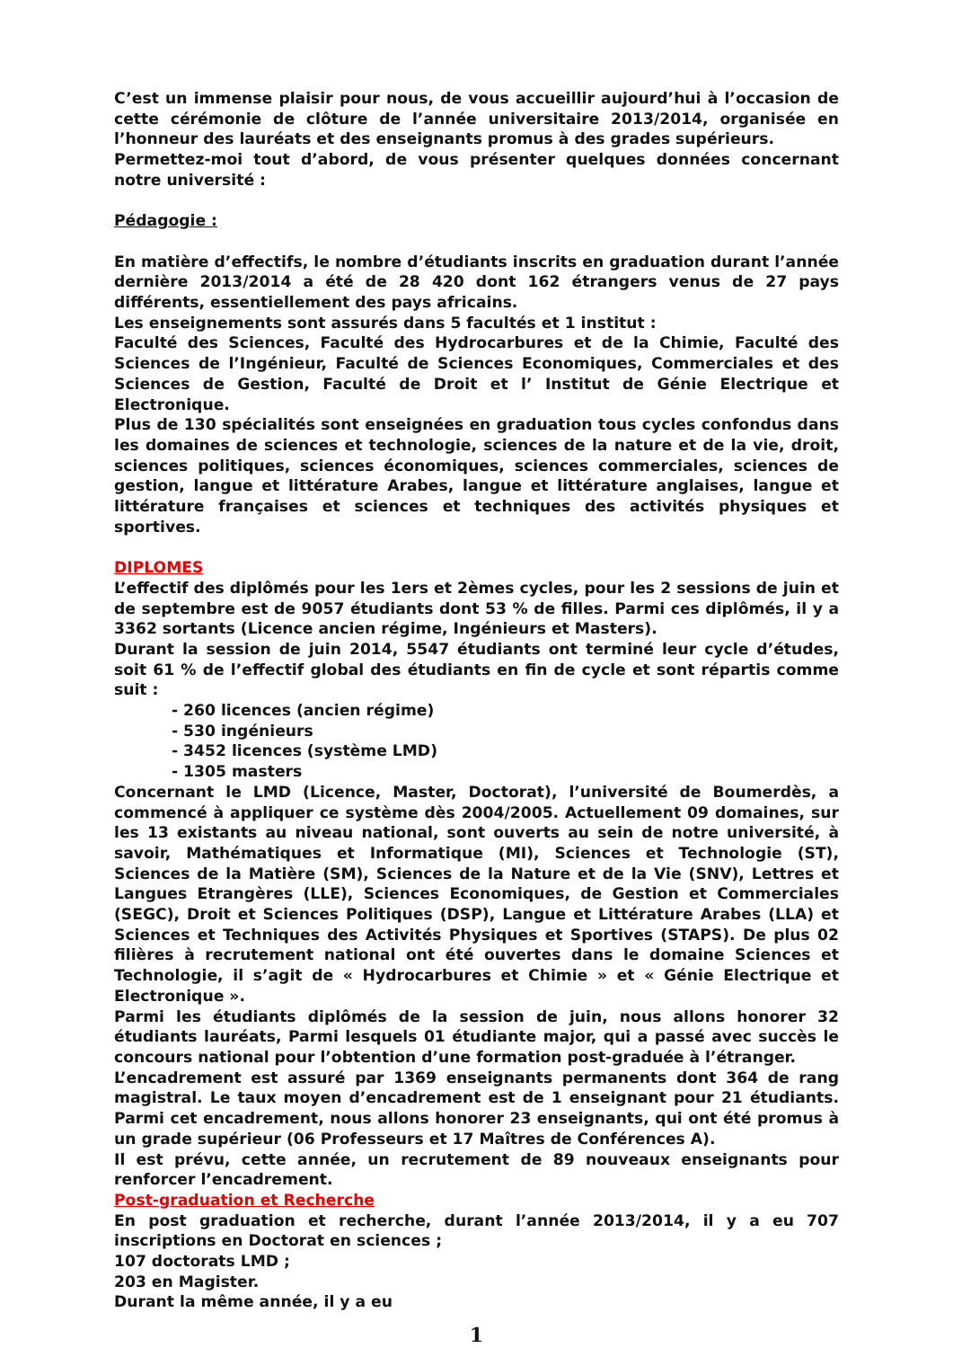C’est un immense plaisir pour nous, de vous accueillir aujourd’hui à l’occasion de cette cérémonie de clôture de l’année universitaire 2013/2014, organisée en l’honneur des lauréats et des enseignants promus à des grades supérieurs.
Permettez-moi tout d’abord, de vous présenter quelques données concernant notre université :
Pédagogie :
En matière d’effectifs, le nombre d’étudiants inscrits en graduation durant l’année dernière 2013/2014 a été de 28 420 dont 162 étrangers venus de 27 pays différents, essentiellement des pays africains.
Les enseignements sont assurés dans 5 facultés et 1 institut :
Faculté des Sciences, Faculté des Hydrocarbures et de la Chimie, Faculté des Sciences de l’Ingénieur, Faculté de Sciences Economiques, Commerciales et des Sciences de Gestion, Faculté de Droit et l’ Institut de Génie Electrique et Electronique.
Plus de 130 spécialités sont enseignées en graduation tous cycles confondus dans les domaines de sciences et technologie, sciences de la nature et de la vie, droit, sciences politiques, sciences économiques, sciences commerciales, sciences de gestion, langue et littérature Arabes, langue et littérature anglaises, langue et littérature françaises et sciences et techniques des activités physiques et sportives.
DIPLOMES
L’effectif des diplômés pour les 1ers et 2èmes cycles, pour les 2 sessions de juin et de septembre est de 9057 étudiants dont 53 % de filles. Parmi ces diplômés, il y a 3362 sortants (Licence ancien régime, Ingénieurs et Masters).
Durant la session de juin 2014, 5547 étudiants ont terminé leur cycle d’études, soit 61 % de l’effectif global des étudiants en fin de cycle et sont répartis comme suit :
- 260 licences (ancien régime)
- 530 ingénieurs
- 3452 licences (système LMD)
- 1305 masters
Concernant le LMD (Licence, Master, Doctorat), l’université de Boumerdès, a commencé à appliquer ce système dès 2004/2005. Actuellement 09 domaines, sur les 13 existants au niveau national, sont ouverts au sein de notre université, à savoir, Mathématiques et Informatique (MI), Sciences et Technologie (ST), Sciences de la Matière (SM), Sciences de la Nature et de la Vie (SNV), Lettres et Langues Etrangères (LLE), Sciences Economiques, de Gestion et Commerciales (SEGC), Droit et Sciences Politiques (DSP), Langue et Littérature Arabes (LLA) et Sciences et Techniques des Activités Physiques et Sportives (STAPS). De plus 02 filières à recrutement national ont été ouvertes dans le domaine Sciences et Technologie, il s’agit de « Hydrocarbures et Chimie » et « Génie Electrique et Electronique ».
Parmi les étudiants diplômés de la session de juin, nous allons honorer 32 étudiants lauréats, Parmi lesquels 01 étudiante major, qui a passé avec succès le concours national pour l’obtention d’une formation post-graduée à l’étranger.
L’encadrement est assuré par 1369 enseignants permanents dont 364 de rang magistral. Le taux moyen d’encadrement est de 1 enseignant pour 21 étudiants. Parmi cet encadrement, nous allons honorer 23 enseignants, qui ont été promus à un grade supérieur (06 Professeurs et 17 Maîtres de Conférences A).
Il est prévu, cette année, un recrutement de 89 nouveaux enseignants pour renforcer l’encadrement.
Post-graduation et Recherche
En post graduation et recherche, durant l’année 2013/2014, il y a eu 707 inscriptions en Doctorat en sciences ;
107 doctorats LMD ;
203 en Magister.
Durant la même année, il y a eu
1